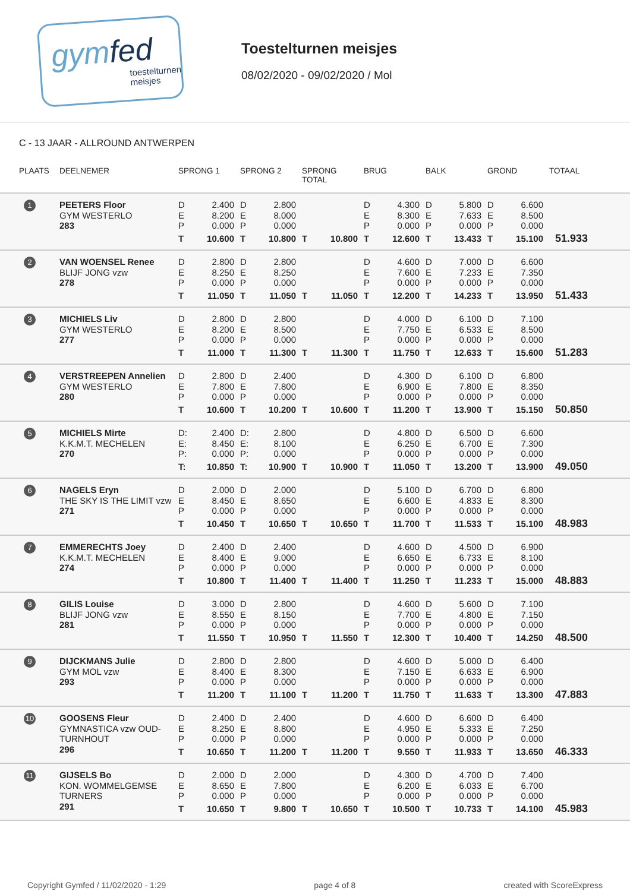gymfed
toestelturnen
meisjes
Toestelturnen meisjes
08/02/2020 - 09/02/2020 / Mol
C - 13 JAAR - ALLROUND ANTWERPEN
| PLAATS | DEELNEMER | SPRONG 1 | SPRONG 2 | SPRONG TOTAL | BRUG | BALK | GROND | TOTAAL |
| --- | --- | --- | --- | --- | --- | --- | --- | --- |
| 1 | PEETERS Floor GYM WESTERLO 283 | D 2.400 E 8.200 P 0.000 T 10.600 | D 2.800 E 8.000 P 0.000 T 10.800 | T 10.800 | D 4.300 E 8.300 P 0.000 T 12.600 | D 5.800 E 7.633 P 0.000 T 13.433 | D 6.600 E 8.500 P 0.000 T 15.100 | 51.933 |
| 2 | VAN WOENSEL Renee BLIJF JONG vzw 278 | D 2.800 E 8.250 P 0.000 T 11.050 | D 2.800 E 8.250 P 0.000 T 11.050 | T 11.050 | D 4.600 E 7.600 P 0.000 T 12.200 | D 7.000 E 7.233 P 0.000 T 14.233 | D 6.600 E 7.350 P 0.000 T 13.950 | 51.433 |
| 3 | MICHIELS Liv GYM WESTERLO 277 | D 2.800 E 8.200 P 0.000 T 11.000 | D 2.800 E 8.500 P 0.000 T 11.300 | T 11.300 | D 4.000 E 7.750 P 0.000 T 11.750 | D 6.100 E 6.533 P 0.000 T 12.633 | D 7.100 E 8.500 P 0.000 T 15.600 | 51.283 |
| 4 | VERSTREEPEN Annelien GYM WESTERLO 280 | D 2.800 E 7.800 P 0.000 T 10.600 | D 2.400 E 7.800 P 0.000 T 10.200 | T 10.600 | D 4.300 E 6.900 P 0.000 T 11.200 | D 6.100 E 7.800 P 0.000 T 13.900 | D 6.800 E 8.350 P 0.000 T 15.150 | 50.850 |
| 5 | MICHIELS Mirte K.K.M.T. MECHELEN 270 | D: 2.400 E: 8.450 P: 0.000 T: 10.850 | D: 2.800 E: 8.100 P: 0.000 T: 10.900 | T 10.900 | D 4.800 E 6.250 P 0.000 T 11.050 | D 6.500 E 6.700 P 0.000 T 13.200 | D 6.600 E 7.300 P 0.000 T 13.900 | 49.050 |
| 6 | NAGELS Eryn THE SKY IS THE LIMIT vzw 271 | D 2.000 E 8.450 P 0.000 T 10.450 | D 2.000 E 8.650 P 0.000 T 10.650 | T 10.650 | D 5.100 E 6.600 P 0.000 T 11.700 | D 6.700 E 4.833 P 0.000 T 11.533 | D 6.800 E 8.300 P 0.000 T 15.100 | 48.983 |
| 7 | EMMERECHTS Joey K.K.M.T. MECHELEN 274 | D 2.400 E 8.400 P 0.000 T 10.800 | D 2.400 E 9.000 P 0.000 T 11.400 | T 11.400 | D 4.600 E 6.650 P 0.000 T 11.250 | D 4.500 E 6.733 P 0.000 T 11.233 | D 6.900 E 8.100 P 0.000 T 15.000 | 48.883 |
| 8 | GILIS Louise BLIJF JONG vzw 281 | D 3.000 E 8.550 P 0.000 T 11.550 | D 2.800 E 8.150 P 0.000 T 10.950 | T 11.550 | D 4.600 E 7.700 P 0.000 T 12.300 | D 5.600 E 4.800 P 0.000 T 10.400 | D 7.100 E 7.150 P 0.000 T 14.250 | 48.500 |
| 9 | DIJCKMANS Julie GYM MOL vzw 293 | D 2.800 E 8.400 P 0.000 T 11.200 | D 2.800 E 8.300 P 0.000 T 11.100 | T 11.200 | D 4.600 E 7.150 P 0.000 T 11.750 | D 5.000 E 6.633 P 0.000 T 11.633 | D 6.400 E 6.900 P 0.000 T 13.300 | 47.883 |
| 10 | GOOSENS Fleur GYMNASTICA vzw OUD-TURNHOUT 296 | D 2.400 E 8.250 P 0.000 T 10.650 | D 2.400 E 8.800 P 0.000 T 11.200 | T 11.200 | D 4.600 E 4.950 P 0.000 T 9.550 | D 6.600 E 5.333 P 0.000 T 11.933 | D 6.400 E 7.250 P 0.000 T 13.650 | 46.333 |
| 11 | GIJSELS Bo KON. WOMMELGEMSE TURNERS 291 | D 2.000 E 8.650 P 0.000 T 10.650 | D 2.000 E 7.800 P 0.000 T 9.800 | T 10.650 | D 4.300 E 6.200 P 0.000 T 10.500 | D 4.700 E 6.033 P 0.000 T 10.733 | D 7.400 E 6.700 P 0.000 T 14.100 | 45.983 |
Copyright Gymfed / 11/02/2020 - 1:29 page 4 of 8 created with ScoreExpress